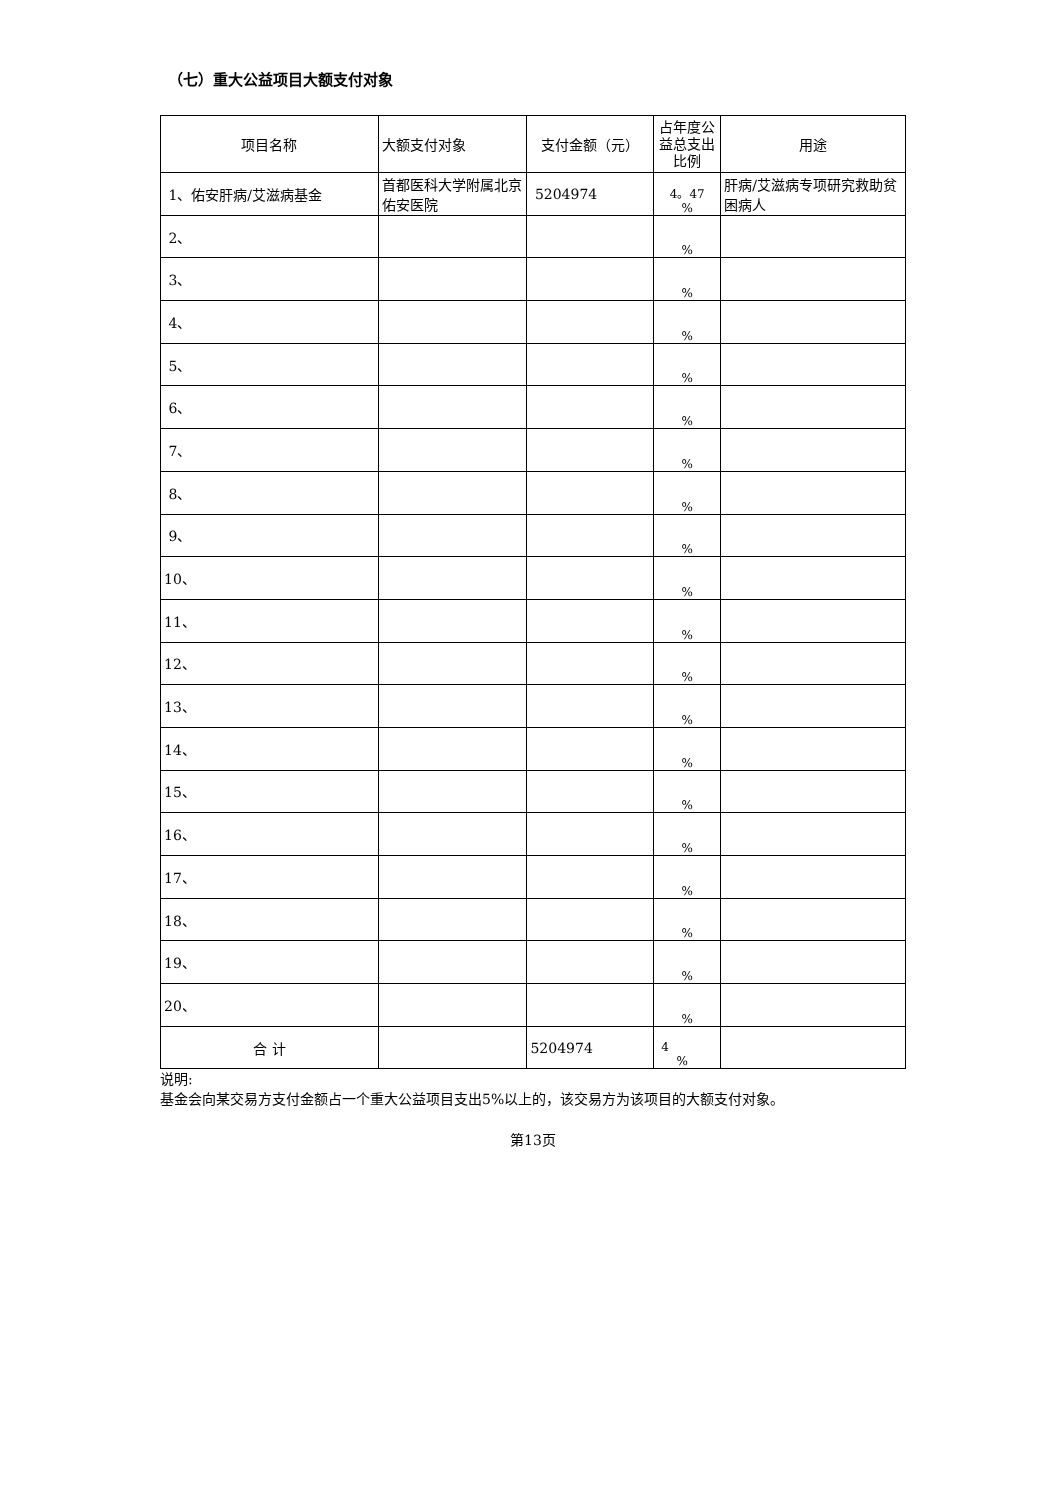（七）重大公益项目大额支付对象
| 项目名称 | 大额支付对象 | 支付金额（元） | 占年度公益总支出比例 | 用途 |
| --- | --- | --- | --- | --- |
| 1、佑安肝病/艾滋病基金 | 首都医科大学附属北京佑安医院 | 5204974 | 4。47 % | 肝病/艾滋病专项研究救助贫困病人 |
| 2、 | | | % | |
| 3、 | | | % | |
| 4、 | | | % | |
| 5、 | | | % | |
| 6、 | | | % | |
| 7、 | | | % | |
| 8、 | | | % | |
| 9、 | | | % | |
| 10、 | | | % | |
| 11、 | | | % | |
| 12、 | | | % | |
| 13、 | | | % | |
| 14、 | | | % | |
| 15、 | | | % | |
| 16、 | | | % | |
| 17、 | | | % | |
| 18、 | | | % | |
| 19、 | | | % | |
| 20、 | | | % | |
| 合 计 | | 5204974 | 4 % | |
说明:
基金会向某交易方支付金额占一个重大公益项目支出5%以上的，该交易方为该项目的大额支付对象。
第13页